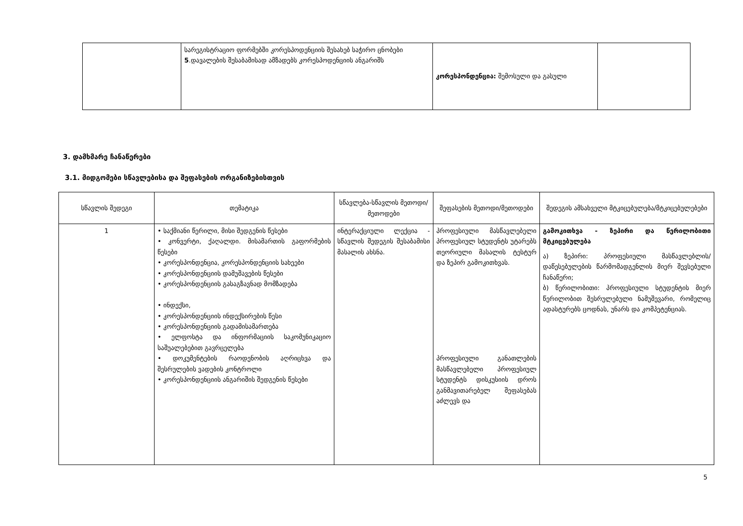| | სარეგისტრაციო ფორმებში კორესპოდენციის შესახებ საჭირო ცნობები 5 .დავალების შესაბამისად ამზადებს კორესპოდენციის ანგარიშს | კორესპონდენცია: შემოსული და გასული | |
3. დამხმარე ჩანაწერები
3.1. მიდგომები სწავლებისა და შეფასების ორგანიზებისთვის
| სწავლის შედეგი | თემატიკა | სწავლება-სწავლის მეთოდი/მეთოდები | შეფასების მეთოდი/მეთოდები | შედეგის ამსახველი მტკიცებულება/მტკიცებულებები |
| --- | --- | --- | --- | --- |
| 1 | • საქმიანი წერილი, მისი შედგენის წესები • კონვერტი, ქაღალდი. მისამართის გაფორმების წესები • კორესპონდენცია, კორესპონდენციის სახეები • კორესპონდენციის დამუშავების წესები • კორესპონდენციის გასაგზავნად მომზადება • ინდექსი, • კორესპონდენციის ინდექსირების წესი • კორესპონდენციის გადამისამართება • ელფოსტა და ინფორმაციის საკომუნიკაციო საშუალებებით გავრცელება • დოკუმენტების რაოდენობის აღრიცხვა და შესრულების ვადების კონტროლი • კორესპონდენციის ანგარიშის შედგენის წესები | ინტერაქციული ლექცია - სწავლის შედეგის შესაბამისი მასალის ახსნა. | პროფესიული მასწავლებელი პროფესიულ სტუდენტს უტარებს თეორიული მასალის ტესტურ და ზეპირ გამოკითხვას. პროფესიული განათლების მასწავლებელი პროფესიულ სტუდენტს დისკუსიის დროს განმავითარებელ შეფასებას აძლევს და | გამოკითხვა - ზეპირი და წერილობითი მტკიცებულება ა) ზეპირი: პროფესიული მასწავლებლის/დაწესებულების წარმომადგენლის მიერ შევსებული ჩანაწერი; ბ) წერილობითი: პროფესიული სტუდენტის მიერ წერილობით შესრულებული ნამუშევარი, რომელიც ადასტურებს ცოდნას, უნარს და კომპეტენციას. |
5